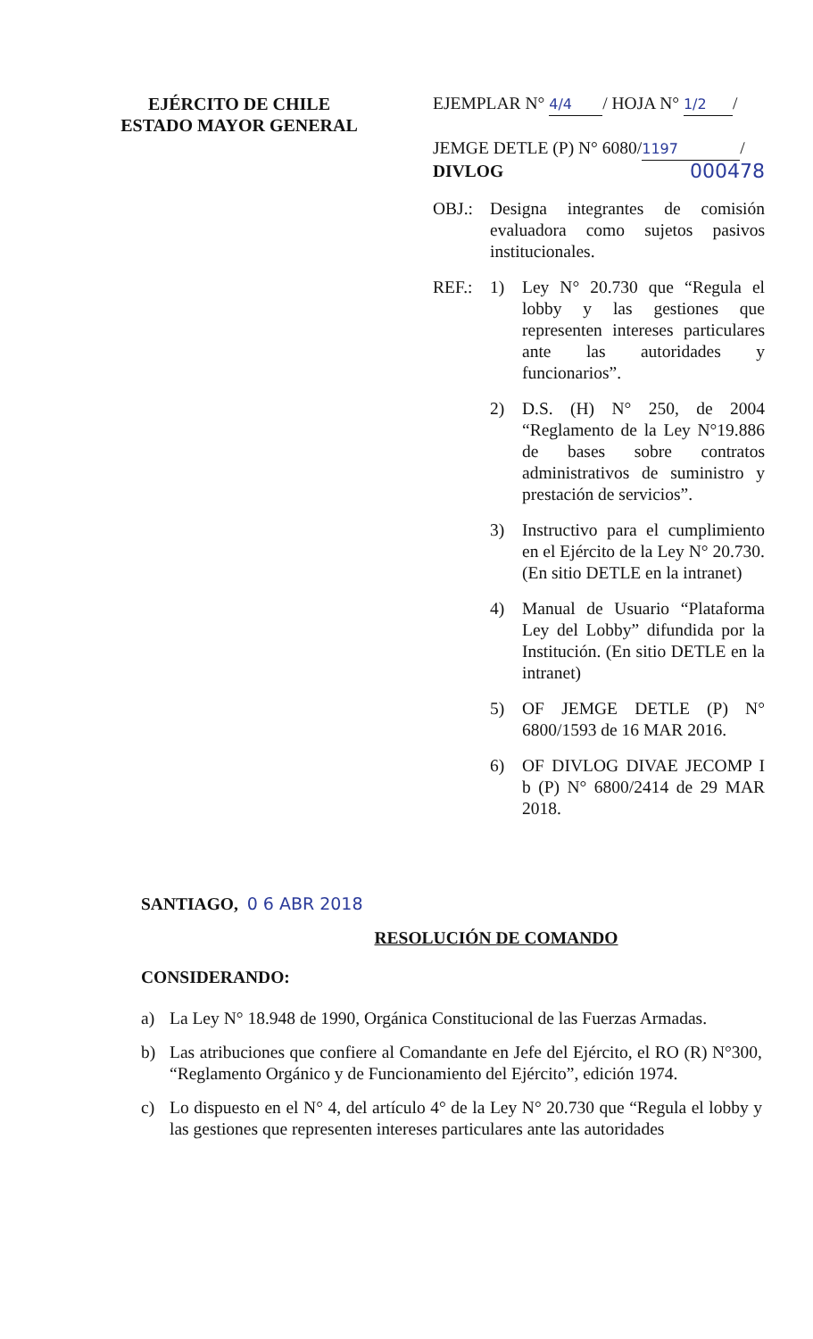EJÉRCITO DE CHILE
ESTADO MAYOR GENERAL
EJEMPLAR N° 4/4 / HOJA N° 1/2 /
JEMGE DETLE (P) N° 6080/ 1197 /
DIVLOG 000478
OBJ.: Designa integrantes de comisión evaluadora como sujetos pasivos institucionales.
REF.: 1) Ley N° 20.730 que “Regula el lobby y las gestiones que representen intereses particulares ante las autoridades y funcionarios”.
2) D.S. (H) N° 250, de 2004 “Reglamento de la Ley N°19.886 de bases sobre contratos administrativos de suministro y prestación de servicios”.
3) Instructivo para el cumplimiento en el Ejército de la Ley N° 20.730. (En sitio DETLE en la intranet)
4) Manual de Usuario “Plataforma Ley del Lobby” difundida por la Institución. (En sitio DETLE en la intranet)
5) OF JEMGE DETLE (P) N° 6800/1593 de 16 MAR 2016.
6) OF DIVLOG DIVAE JECOMP I b (P) N° 6800/2414 de 29 MAR 2018.
SANTIAGO, 0 6 ABR 2018
RESOLUCIÓN DE COMANDO
CONSIDERANDO:
a) La Ley N° 18.948 de 1990, Orgánica Constitucional de las Fuerzas Armadas.
b) Las atribuciones que confiere al Comandante en Jefe del Ejército, el RO (R) N°300, “Reglamento Orgánico y de Funcionamiento del Ejército”, edición 1974.
c) Lo dispuesto en el N° 4, del artículo 4° de la Ley N° 20.730 que “Regula el lobby y las gestiones que representen intereses particulares ante las autoridades